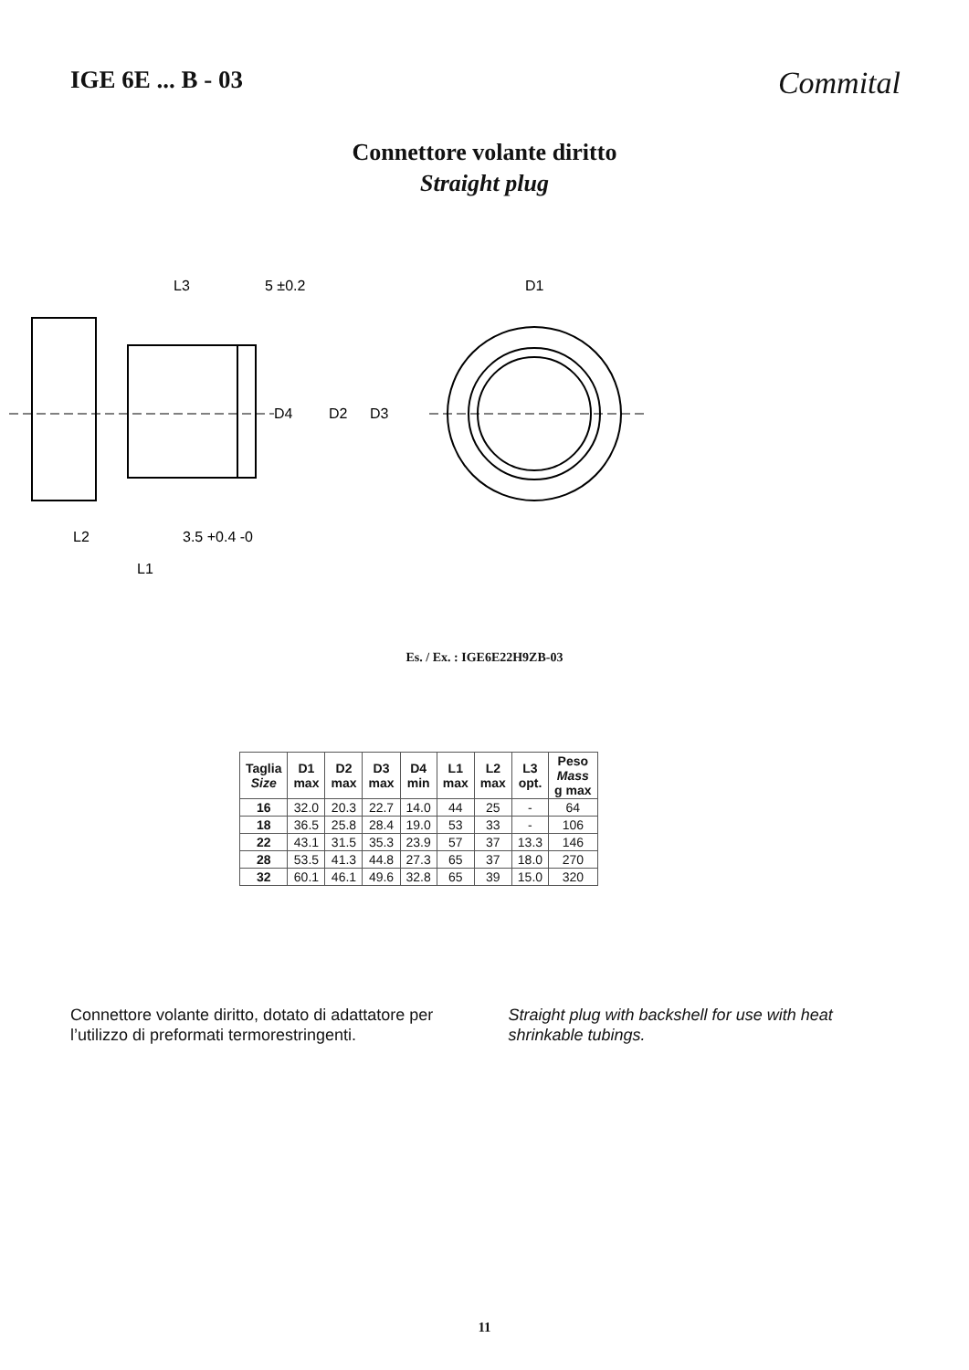IGE 6E ... B - 03
Commital
Connettore volante diritto
Straight plug
L3
5 ±0.2
D1
D4
D2
D3
L2
3.5 +0.4 -0
L1
Es. / Ex. : IGE6E22H9ZB-03
| Taglia Size | D1 max | D2 max | D3 max | D4 min | L1 max | L2 max | L3 opt. | Peso Mass g max |
| --- | --- | --- | --- | --- | --- | --- | --- | --- |
| 16 | 32.0 | 20.3 | 22.7 | 14.0 | 44 | 25 | - | 64 |
| 18 | 36.5 | 25.8 | 28.4 | 19.0 | 53 | 33 | - | 106 |
| 22 | 43.1 | 31.5 | 35.3 | 23.9 | 57 | 37 | 13.3 | 146 |
| 28 | 53.5 | 41.3 | 44.8 | 27.3 | 65 | 37 | 18.0 | 270 |
| 32 | 60.1 | 46.1 | 49.6 | 32.8 | 65 | 39 | 15.0 | 320 |
Connettore volante diritto, dotato di adattatore per l’utilizzo di preformati termorestringenti.
Straight plug with backshell for use with heat shrinkable tubings.
11